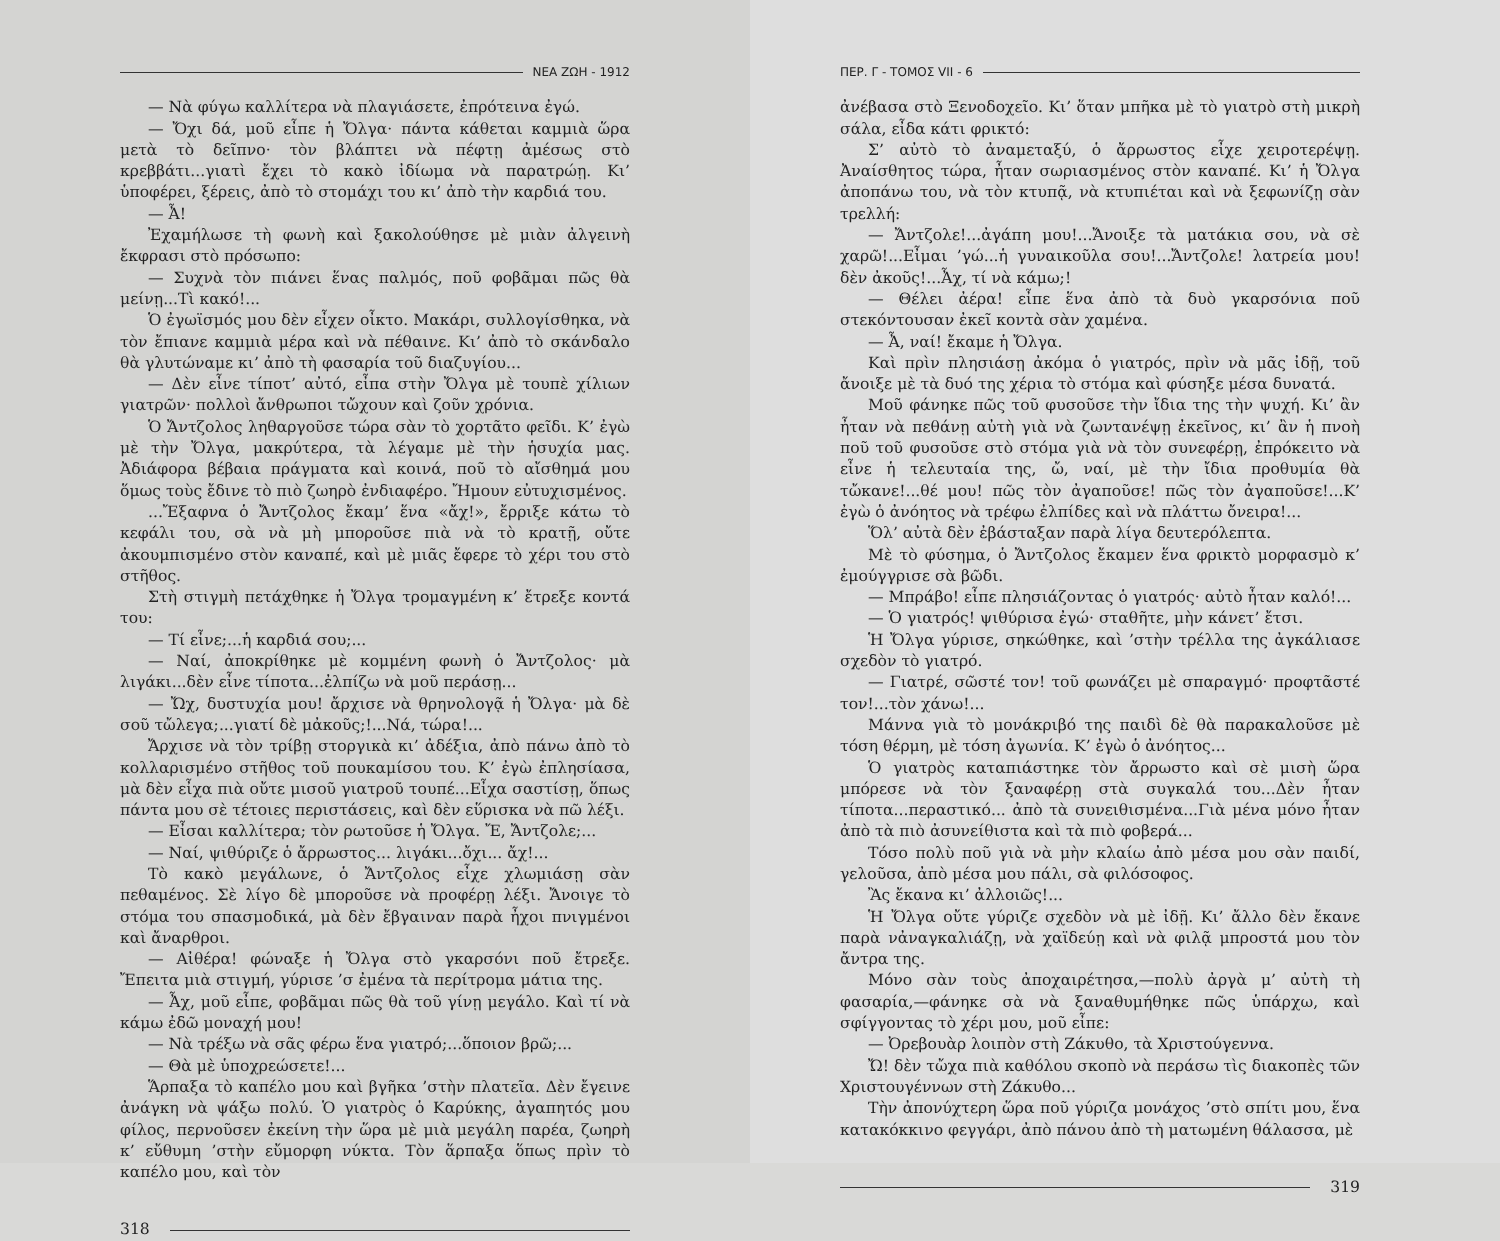ΝΕΑ ΖΩΗ - 1912
— Νὰ φύγω καλλίτερα νὰ πλαγιάσετε, ἐπρότεινα ἐγώ.
— Ὄχι δά, μοῦ εἶπε ἡ Ὄλγα· πάντα κάθεται καμμιὰ ὥρα μετὰ τὸ δεῖπνο· τὸν βλάπτει νὰ πέφτῃ ἀμέσως στὸ κρεββάτι...γιατὶ ἔχει τὸ κακὸ ἰδίωμα νὰ παρατρώῃ. Κι’ ὑποφέρει, ξέρεις, ἀπὸ τὸ στομάχι του κι’ ἀπὸ τὴν καρδιά του.
— Ἆ!
Ἐχαμήλωσε τὴ φωνὴ καὶ ξακολούθησε μὲ μιὰν ἀλγεινὴ ἔκφρασι στὸ πρόσωπο:
— Συχνὰ τὸν πιάνει ἕνας παλμός, ποῦ φοβᾶμαι πῶς θὰ μείνῃ...Τὶ κακό!...
Ὁ ἐγωϊσμός μου δὲν εἶχεν οἶκτο. Μακάρι, συλλογίσθηκα, νὰ τὸν ἔπιανε καμμιὰ μέρα καὶ νὰ πέθαινε. Κι’ ἀπὸ τὸ σκάνδαλο θὰ γλυτώναμε κι’ ἀπὸ τὴ φασαρία τοῦ διαζυγίου...
— Δὲν εἶνε τίποτ’ αὐτό, εἶπα στὴν Ὄλγα μὲ τουπὲ χίλιων γιατρῶν· πολλοὶ ἄνθρωποι τὤχουν καὶ ζοῦν χρόνια.
Ὁ Ἄντζολος ληθαργοῦσε τώρα σὰν τὸ χορτᾶτο φεῖδι. Κ’ ἐγὼ μὲ τὴν Ὄλγα, μακρύτερα, τὰ λέγαμε μὲ τὴν ἡσυχία μας. Ἀδιάφορα βέβαια πράγματα καὶ κοινά, ποῦ τὸ αἴσθημά μου ὅμως τοὺς ἔδινε τὸ πιὸ ζωηρὸ ἐνδιαφέρο. Ἤμουν εὐτυχισμένος.
...Ἔξαφνα ὁ Ἄντζολος ἔκαμ’ ἕνα «ἄχ!», ἔρριξε κάτω τὸ κεφάλι του, σὰ νὰ μὴ μποροῦσε πιὰ νὰ τὸ κρατῇ, οὔτε ἀκουμπισμένο στὸν καναπέ, καὶ μὲ μιᾶς ἔφερε τὸ χέρι του στὸ στῆθος.
Στὴ στιγμὴ πετάχθηκε ἡ Ὄλγα τρομαγμένη κ’ ἔτρεξε κοντά του:
— Τί εἶνε;...ἡ καρδιά σου;...
— Ναί, ἀποκρίθηκε μὲ κομμένη φωνὴ ὁ Ἄντζολος· μὰ λιγάκι...δὲν εἶνε τίποτα...ἐλπίζω νὰ μοῦ περάσῃ...
— Ὤχ, δυστυχία μου! ἄρχισε νὰ θρηνολογᾷ ἡ Ὄλγα· μὰ δὲ σοῦ τὤλεγα;...γιατί δὲ μἀκοῦς;!...Νά, τώρα!...
Ἄρχισε νὰ τὸν τρίβῃ στοργικὰ κι’ ἀδέξια, ἀπὸ πάνω ἀπὸ τὸ κολλαρισμένο στῆθος τοῦ πουκαμίσου του. Κ’ ἐγὼ ἐπλησίασα, μὰ δὲν εἶχα πιὰ οὔτε μισοῦ γιατροῦ τουπέ...Εἶχα σαστίσῃ, ὅπως πάντα μου σὲ τέτοιες περιστάσεις, καὶ δὲν εὕρισκα νὰ πῶ λέξι.
— Εἶσαι καλλίτερα; τὸν ρωτοῦσε ἡ Ὄλγα. Ἔ, Ἄντζολε;...
— Ναί, ψιθύριζε ὁ ἄρρωστος... λιγάκι...ὄχι... ἄχ!...
Τὸ κακὸ μεγάλωνε, ὁ Ἄντζολος εἶχε χλωμιάσῃ σὰν πεθαμένος. Σὲ λίγο δὲ μποροῦσε νὰ προφέρῃ λέξι. Ἄνοιγε τὸ στόμα του σπασμοδικά, μὰ δὲν ἔβγαιναν παρὰ ἦχοι πνιγμένοι καὶ ἄναρθροι.
— Αἰθέρα! φώναξε ἡ Ὄλγα στὸ γκαρσόνι ποῦ ἔτρεξε. Ἔπειτα μιὰ στιγμή, γύρισε ’σ ἐμένα τὰ περίτρομα μάτια της.
— Ἆχ, μοῦ εἶπε, φοβᾶμαι πῶς θὰ τοῦ γίνῃ μεγάλο. Καὶ τί νὰ κάμω ἐδῶ μοναχή μου!
— Νὰ τρέξω νὰ σᾶς φέρω ἕνα γιατρό;...ὅποιον βρῶ;...
— Θὰ μὲ ὑποχρεώσετε!...
Ἅρπαξα τὸ καπέλο μου καὶ βγῆκα ’στὴν πλατεῖα. Δὲν ἔγεινε ἀνάγκη νὰ ψάξω πολύ. Ὁ γιατρὸς ὁ Καρύκης, ἀγαπητός μου φίλος, περνοῦσεν ἐκείνη τὴν ὥρα μὲ μιὰ μεγάλη παρέα, ζωηρὴ κ’ εὔθυμη ’στὴν εὔμορφη νύκτα. Τὸν ἅρπαξα ὅπως πρὶν τὸ καπέλο μου, καὶ τὸν
318
ΠΕΡ. Γ - ΤΟΜΟΣ VII - 6
ἀνέβασα στὸ Ξενοδοχεῖο. Κι’ ὅταν μπῆκα μὲ τὸ γιατρὸ στὴ μικρὴ σάλα, εἶδα κάτι φρικτό:
Σ’ αὐτὸ τὸ ἀναμεταξύ, ὁ ἄρρωστος εἶχε χειροτερέψῃ. Ἀναίσθητος τώρα, ἦταν σωριασμένος στὸν καναπέ. Κι’ ἡ Ὄλγα ἀποπάνω του, νὰ τὸν κτυπᾷ, νὰ κτυπιέται καὶ νὰ ξεφωνίζῃ σὰν τρελλή:
— Ἄντζολε!...ἀγάπη μου!...Ἄνοιξε τὰ ματάκια σου, νὰ σὲ χαρῶ!...Εἶμαι ’γώ...ἡ γυναικοῦλα σου!...Ἄντζολε! λατρεία μου! δὲν ἀκοῦς!...Ἆχ, τί νὰ κάμω;!
— Θέλει ἀέρα! εἶπε ἕνα ἀπὸ τὰ δυὸ γκαρσόνια ποῦ στεκόντουσαν ἐκεῖ κοντὰ σὰν χαμένα.
— Ἆ, ναί! ἔκαμε ἡ Ὄλγα.
Καὶ πρὶν πλησιάσῃ ἀκόμα ὁ γιατρός, πρὶν νὰ μᾶς ἰδῇ, τοῦ ἄνοιξε μὲ τὰ δυό της χέρια τὸ στόμα καὶ φύσηξε μέσα δυνατά.
Μοῦ φάνηκε πῶς τοῦ φυσοῦσε τὴν ἴδια της τὴν ψυχή. Κι’ ἂν ἦταν νὰ πεθάνῃ αὐτὴ γιὰ νὰ ζωντανέψῃ ἐκεῖνος, κι’ ἂν ἡ πνοὴ ποῦ τοῦ φυσοῦσε στὸ στόμα γιὰ νὰ τὸν συνεφέρῃ, ἐπρόκειτο νὰ εἶνε ἡ τελευταία της, ὤ, ναί, μὲ τὴν ἴδια προθυμία θὰ τὤκανε!...θέ μου! πῶς τὸν ἀγαποῦσε! πῶς τὸν ἀγαποῦσε!...Κ’ ἐγὼ ὁ ἀνόητος νὰ τρέφω ἐλπίδες καὶ νὰ πλάττω ὄνειρα!...
Ὅλ’ αὐτὰ δὲν ἐβάσταξαν παρὰ λίγα δευτερόλεπτα.
Μὲ τὸ φύσημα, ὁ Ἄντζολος ἔκαμεν ἕνα φρικτὸ μορφασμὸ κ’ ἐμούγγρισε σὰ βῶδι.
— Μπράβο! εἶπε πλησιάζοντας ὁ γιατρός· αὐτὸ ἦταν καλό!...
— Ὁ γιατρός! ψιθύρισα ἐγώ· σταθῆτε, μὴν κάνετ’ ἔτσι.
Ἡ Ὄλγα γύρισε, σηκώθηκε, καὶ ’στὴν τρέλλα της ἀγκάλιασε σχεδὸν τὸ γιατρό.
— Γιατρέ, σῶστέ τον! τοῦ φωνάζει μὲ σπαραγμό· προφτᾶστέ τον!...τὸν χάνω!...
Μάννα γιὰ τὸ μονάκριβό της παιδὶ δὲ θὰ παρακαλοῦσε μὲ τόση θέρμη, μὲ τόση ἀγωνία. Κ’ ἐγὼ ὁ ἀνόητος...
Ὁ γιατρὸς καταπιάστηκε τὸν ἄρρωστο καὶ σὲ μισὴ ὥρα μπόρεσε νὰ τὸν ξαναφέρῃ στὰ συγκαλά του...Δὲν ἦταν τίποτα...περαστικό... ἀπὸ τὰ συνειθισμένα...Γιὰ μένα μόνο ἦταν ἀπὸ τὰ πιὸ ἀσυνείθιστα καὶ τὰ πιὸ φοβερά...
Τόσο πολὺ ποῦ γιὰ νὰ μὴν κλαίω ἀπὸ μέσα μου σὰν παιδί, γελοῦσα, ἀπὸ μέσα μου πάλι, σὰ φιλόσοφος.
Ἂς ἔκανα κι’ ἀλλοιῶς!...
Ἡ Ὄλγα οὔτε γύριζε σχεδὸν νὰ μὲ ἰδῇ. Κι’ ἄλλο δὲν ἔκανε παρὰ νἀναγκαλιάζῃ, νὰ χαϊδεύῃ καὶ νὰ φιλᾷ μπροστά μου τὸν ἄντρα της.
Μόνο σὰν τοὺς ἀποχαιρέτησα,—πολὺ ἀργὰ μ’ αὐτὴ τὴ φασαρία,—φάνηκε σὰ νὰ ξαναθυμήθηκε πῶς ὑπάρχω, καὶ σφίγγοντας τὸ χέρι μου, μοῦ εἶπε:
— Ὀρεβουὰρ λοιπὸν στὴ Ζάκυθο, τὰ Χριστούγεννα.
Ὤ! δὲν τὤχα πιὰ καθόλου σκοπὸ νὰ περάσω τὶς διακοπὲς τῶν Χριστουγέννων στὴ Ζάκυθο...
Τὴν ἀπονύχτερη ὥρα ποῦ γύριζα μονάχος ’στὸ σπίτι μου, ἕνα κατακόκκινο φεγγάρι, ἀπὸ πάνου ἀπὸ τὴ ματωμένη θάλασσα, μὲ
319